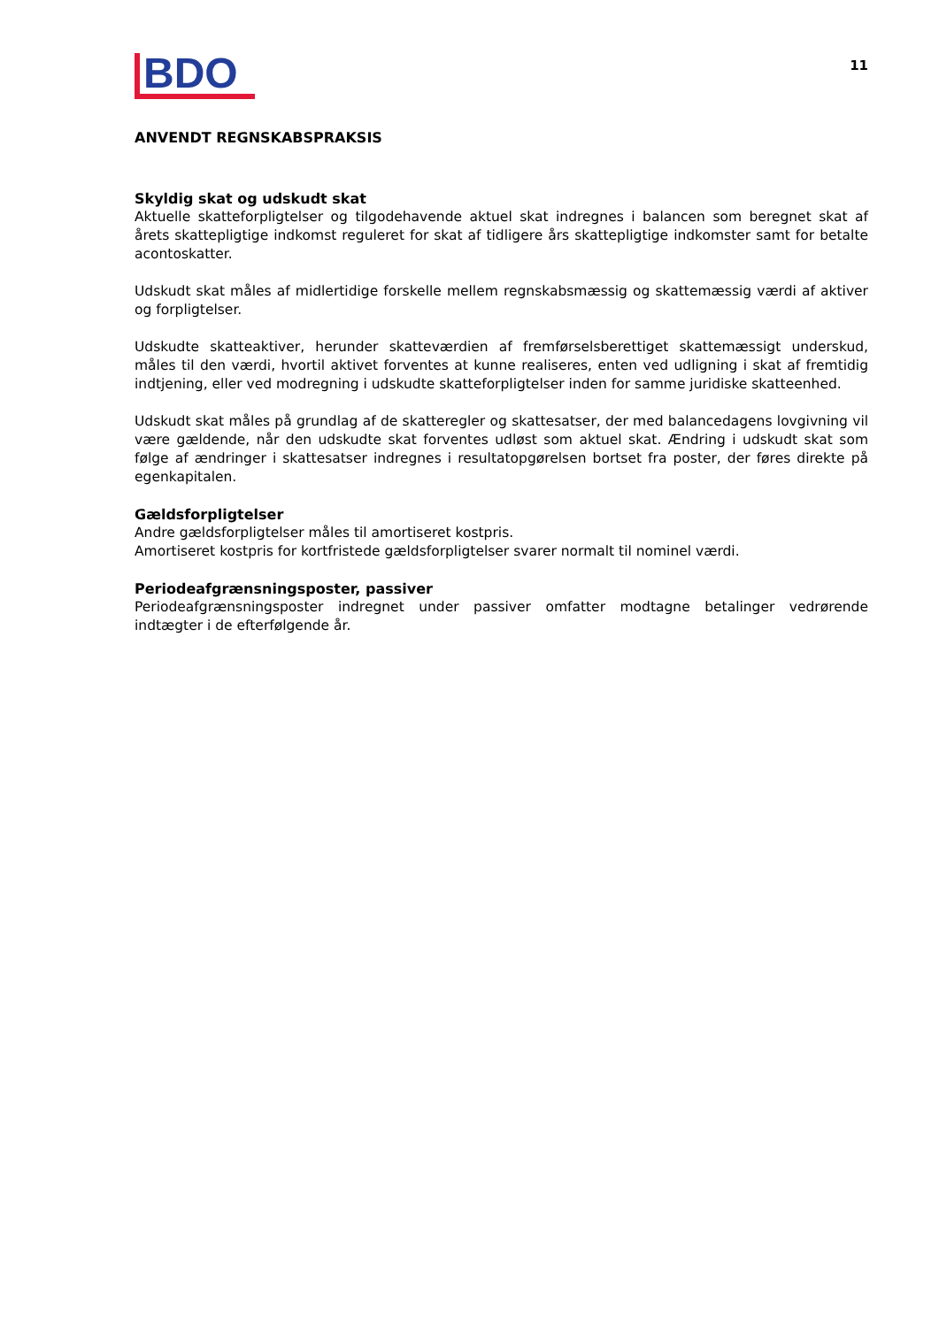BDO
11
ANVENDT REGNSKABSPRAKSIS
Skyldig skat og udskudt skat
Aktuelle skatteforpligtelser og tilgodehavende aktuel skat indregnes i balancen som beregnet skat af årets skattepligtige indkomst reguleret for skat af tidligere års skattepligtige indkomster samt for betalte acontoskatter.
Udskudt skat måles af midlertidige forskelle mellem regnskabsmæssig og skattemæssig værdi af aktiver og forpligtelser.
Udskudte skatteaktiver, herunder skatteværdien af fremførselsberettiget skattemæssigt underskud, måles til den værdi, hvortil aktivet forventes at kunne realiseres, enten ved udligning i skat af fremtidig indtjening, eller ved modregning i udskudte skatteforpligtelser inden for samme juridiske skatteenhed.
Udskudt skat måles på grundlag af de skatteregler og skattesatser, der med balancedagens lovgivning vil være gældende, når den udskudte skat forventes udløst som aktuel skat. Ændring i udskudt skat som følge af ændringer i skattesatser indregnes i resultatopgørelsen bortset fra poster, der føres direkte på egenkapitalen.
Gældsforpligtelser
Andre gældsforpligtelser måles til amortiseret kostpris.
Amortiseret kostpris for kortfristede gældsforpligtelser svarer normalt til nominel værdi.
Periodeafgrænsningsposter, passiver
Periodeafgrænsningsposter indregnet under passiver omfatter modtagne betalinger vedrørende indtægter i de efterfølgende år.